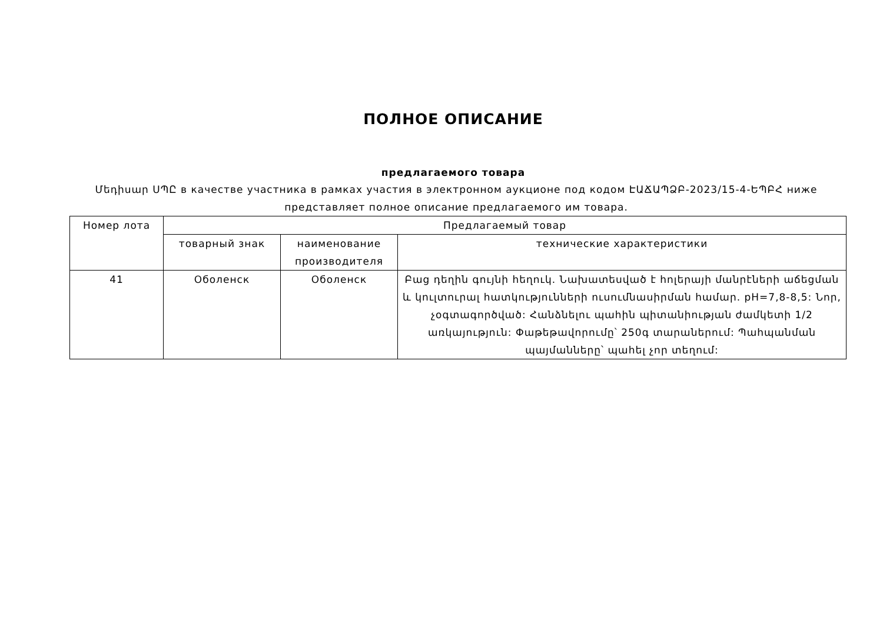ПОЛНОЕ ОПИСАНИЕ
предлагаемого товара
Մեդիսար ՍՊԸ в качестве участника в рамках участия в электронном аукционе под кодом ԷԱՃԱՊՁԲ-2023/15-4-ԵՊԲՀ ниже представляет полное описание предлагаемого им товара.
| Номер лота | Предлагаемый товар | | |
| --- | --- | --- | --- |
| | товарный знак | наименование производителя | технические характеристики |
| 41 | Оболенск | Оболенск | Բաց դեղին գույնի հեղուկ. Նախատեսված է հոլերայի մանրէների աճեցման և կուլտուրալ հատկությունների ուսումնասիրման համար. pH=7,8-8,5: Նոր, չօգտագործված: Հանձնելու պահին պիտանիության ժամկետի 1/2 առկայություն: Փաթեթավորումը՝ 250գ տարաներում: Պահպանման պայմանները՝ պահել չոր տեղում: |